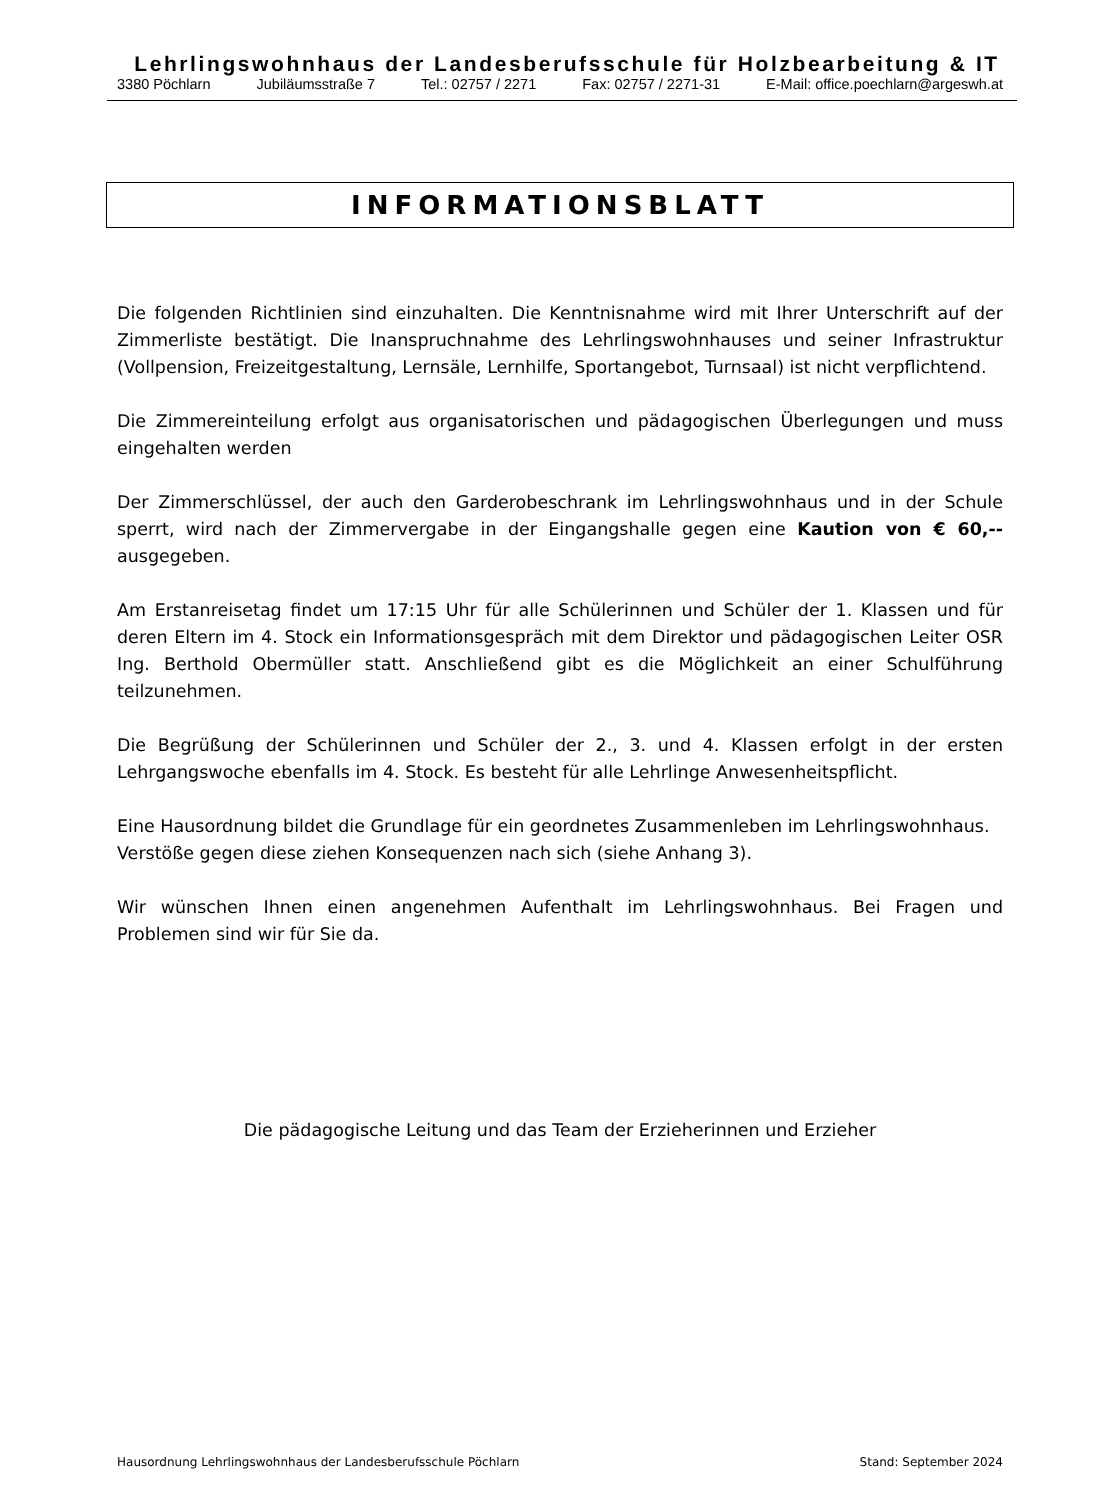Lehrlingswohnhaus der Landesberufsschule für Holzbearbeitung & IT
3380 Pöchlarn Jubiläumsstraße 7 Tel.: 02757 / 2271 Fax: 02757 / 2271-31 E-Mail: office.poechlarn@argeswh.at
INFORMATIONSBLATT
Die folgenden Richtlinien sind einzuhalten. Die Kenntnisnahme wird mit Ihrer Unterschrift auf der Zimmerliste bestätigt. Die Inanspruchnahme des Lehrlingswohnhauses und seiner Infrastruktur (Vollpension, Freizeitgestaltung, Lernsäle, Lernhilfe, Sportangebot, Turnsaal) ist nicht verpflichtend.
Die Zimmereinteilung erfolgt aus organisatorischen und pädagogischen Überlegungen und muss eingehalten werden
Der Zimmerschlüssel, der auch den Garderobeschrank im Lehrlingswohnhaus und in der Schule sperrt, wird nach der Zimmervergabe in der Eingangshalle gegen eine Kaution von € 60,-- ausgegeben.
Am Erstanreisetag findet um 17:15 Uhr für alle Schülerinnen und Schüler der 1. Klassen und für deren Eltern im 4. Stock ein Informationsgespräch mit dem Direktor und pädagogischen Leiter OSR Ing. Berthold Obermüller statt. Anschließend gibt es die Möglichkeit an einer Schulführung teilzunehmen.
Die Begrüßung der Schülerinnen und Schüler der 2., 3. und 4. Klassen erfolgt in der ersten Lehrgangswoche ebenfalls im 4. Stock. Es besteht für alle Lehrlinge Anwesenheitspflicht.
Eine Hausordnung bildet die Grundlage für ein geordnetes Zusammenleben im Lehrlingswohnhaus.
Verstöße gegen diese ziehen Konsequenzen nach sich (siehe Anhang 3).
Wir wünschen Ihnen einen angenehmen Aufenthalt im Lehrlingswohnhaus. Bei Fragen und Problemen sind wir für Sie da.
Die pädagogische Leitung und das Team der Erzieherinnen und Erzieher
Hausordnung Lehrlingswohnhaus der Landesberufsschule Pöchlarn Stand: September 2024